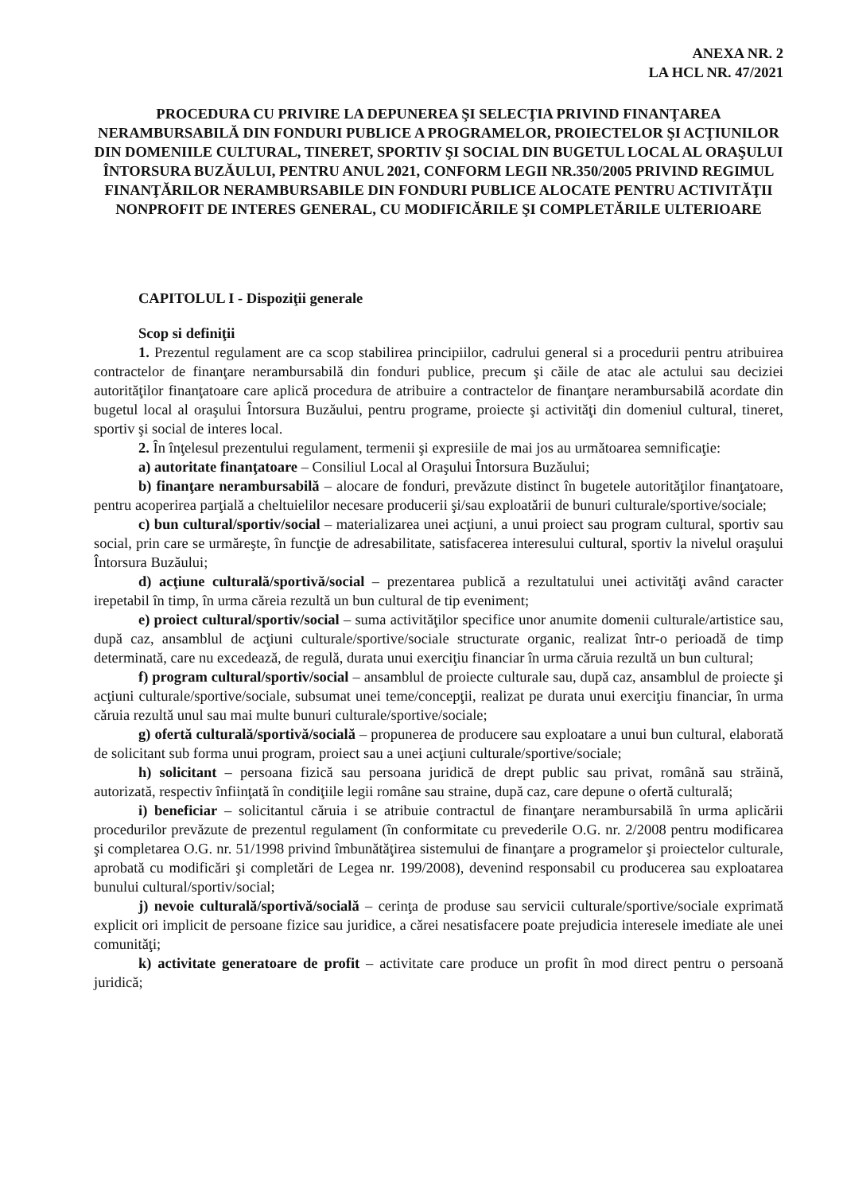ANEXA NR. 2
LA HCL NR. 47/2021
PROCEDURA CU PRIVIRE LA DEPUNEREA ŞI SELECŢIA PRIVIND FINANŢAREA NERAMBURSABILĂ DIN FONDURI PUBLICE A PROGRAMELOR, PROIECTELOR ŞI ACŢIUNILOR DIN DOMENIILE CULTURAL, TINERET, SPORTIV ŞI SOCIAL DIN BUGETUL LOCAL AL ORAŞULUI ÎNTORSURA BUZĂULUI, PENTRU ANUL 2021, CONFORM LEGII NR.350/2005 PRIVIND REGIMUL FINANŢĂRILOR NERAMBURSABILE DIN FONDURI PUBLICE ALOCATE PENTRU ACTIVITĂŢII NONPROFIT DE INTERES GENERAL, CU MODIFICĂRILE ŞI COMPLETĂRILE ULTERIOARE
CAPITOLUL I - Dispoziţii generale
Scop si definiţii
1. Prezentul regulament are ca scop stabilirea principiilor, cadrului general si a procedurii pentru atribuirea contractelor de finanţare nerambursabilă din fonduri publice, precum şi căile de atac ale actului sau deciziei autorităţilor finanţatoare care aplică procedura de atribuire a contractelor de finanţare nerambursabilă acordate din bugetul local al oraşului Întorsura Buzăului, pentru programe, proiecte şi activităţi din domeniul cultural, tineret, sportiv şi social de interes local.
2. În înţelesul prezentului regulament, termenii şi expresiile de mai jos au următoarea semnificaţie:
a) autoritate finanţatoare – Consiliul Local al Oraşului Întorsura Buzăului;
b) finanţare nerambursabilă – alocare de fonduri, prevăzute distinct în bugetele autorităţilor finanţatoare, pentru acoperirea parţială a cheltuielilor necesare producerii şi/sau exploatării de bunuri culturale/sportive/sociale;
c) bun cultural/sportiv/social – materializarea unei acţiuni, a unui proiect sau program cultural, sportiv sau social, prin care se urmăreşte, în funcţie de adresabilitate, satisfacerea interesului cultural, sportiv la nivelul oraşului Întorsura Buzăului;
d) acţiune culturală/sportivă/social – prezentarea publică a rezultatului unei activităţi având caracter irepetabil în timp, în urma căreia rezultă un bun cultural de tip eveniment;
e) proiect cultural/sportiv/social – suma activităţilor specifice unor anumite domenii culturale/artistice sau, după caz, ansamblul de acţiuni culturale/sportive/sociale structurate organic, realizat într-o perioadă de timp determinată, care nu excedează, de regulă, durata unui exerciţiu financiar în urma căruia rezultă un bun cultural;
f) program cultural/sportiv/social – ansamblul de proiecte culturale sau, după caz, ansamblul de proiecte şi acţiuni culturale/sportive/sociale, subsumat unei teme/concepţii, realizat pe durata unui exerciţiu financiar, în urma căruia rezultă unul sau mai multe bunuri culturale/sportive/sociale;
g) ofertă culturală/sportivă/socială – propunerea de producere sau exploatare a unui bun cultural, elaborată de solicitant sub forma unui program, proiect sau a unei acţiuni culturale/sportive/sociale;
h) solicitant – persoana fizică sau persoana juridică de drept public sau privat, română sau străină, autorizată, respectiv înfiinţată în condiţiile legii române sau straine, după caz, care depune o ofertă culturală;
i) beneficiar – solicitantul căruia i se atribuie contractul de finanţare nerambursabilă în urma aplicării procedurilor prevăzute de prezentul regulament (în conformitate cu prevederile O.G. nr. 2/2008 pentru modificarea şi completarea O.G. nr. 51/1998 privind îmbunătăţirea sistemului de finanţare a programelor şi proiectelor culturale, aprobată cu modificări şi completări de Legea nr. 199/2008), devenind responsabil cu producerea sau exploatarea bunului cultural/sportiv/social;
j) nevoie culturală/sportivă/socială – cerinţa de produse sau servicii culturale/sportive/sociale exprimată explicit ori implicit de persoane fizice sau juridice, a cărei nesatisfacere poate prejudicia interesele imediate ale unei comunităţi;
k) activitate generatoare de profit – activitate care produce un profit în mod direct pentru o persoană juridică;